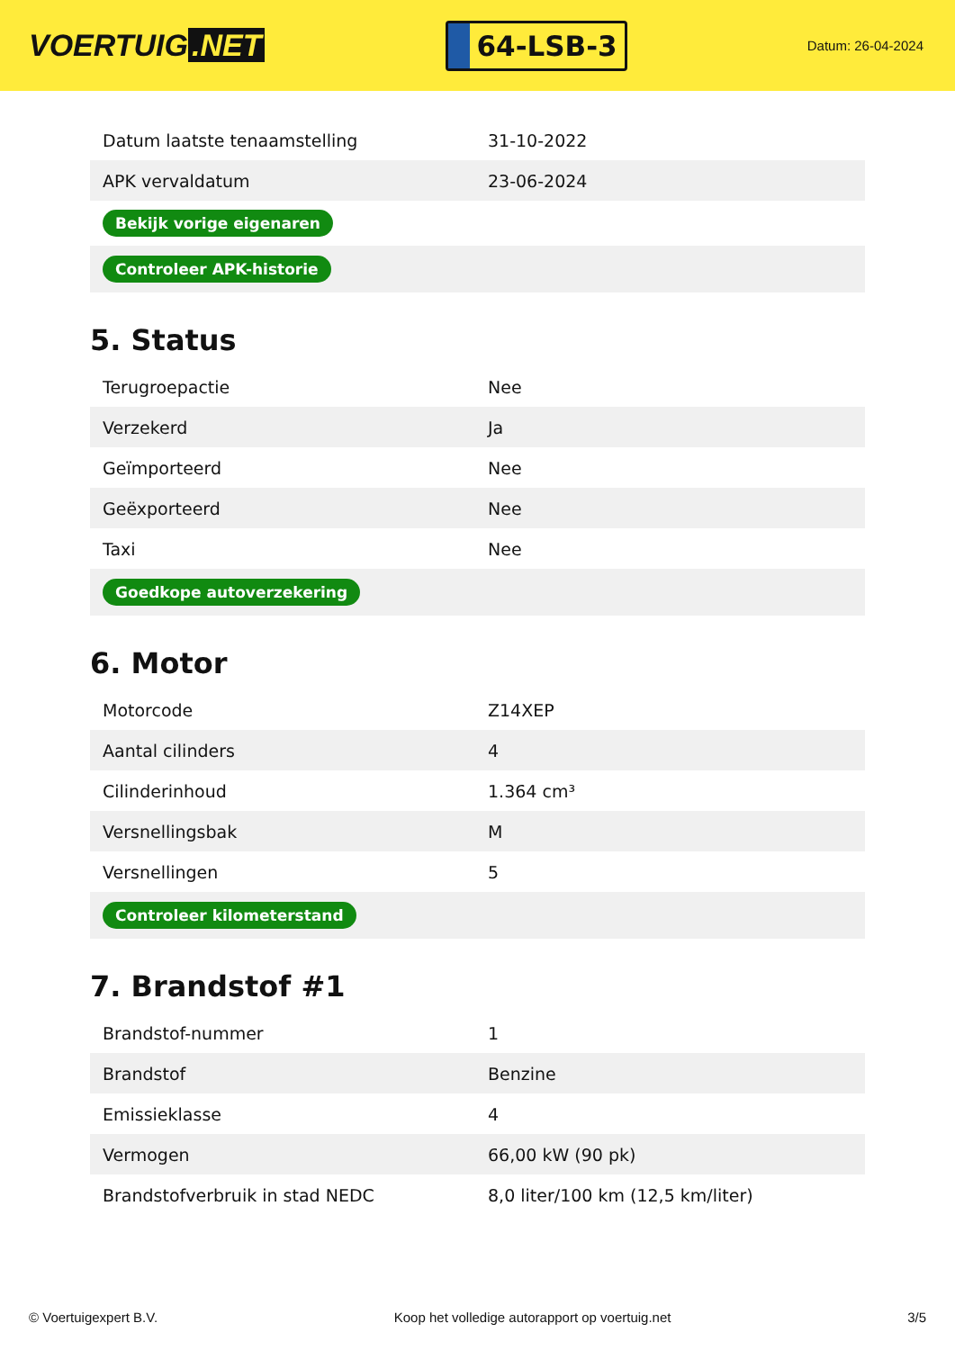VOERTUIG.NET
64-LSB-3
Datum: 26-04-2024
| Datum laatste tenaamstelling | 31-10-2022 |
| APK vervaldatum | 23-06-2024 |
| Bekijk vorige eigenaren | |
| Controleer APK-historie | |
5. Status
| Terugroepactie | Nee |
| Verzekerd | Ja |
| Geïmporteerd | Nee |
| Geëxporteerd | Nee |
| Taxi | Nee |
| Goedkope autoverzekering | |
6. Motor
| Motorcode | Z14XEP |
| Aantal cilinders | 4 |
| Cilinderinhoud | 1.364 cm³ |
| Versnellingsbak | M |
| Versnellingen | 5 |
| Controleer kilometerstand | |
7. Brandstof #1
| Brandstof-nummer | 1 |
| Brandstof | Benzine |
| Emissieklasse | 4 |
| Vermogen | 66,00 kW (90 pk) |
| Brandstofverbruik in stad NEDC | 8,0 liter/100 km (12,5 km/liter) |
© Voertuigexpert B.V. Koop het volledige autorapport op voertuig.net 3/5